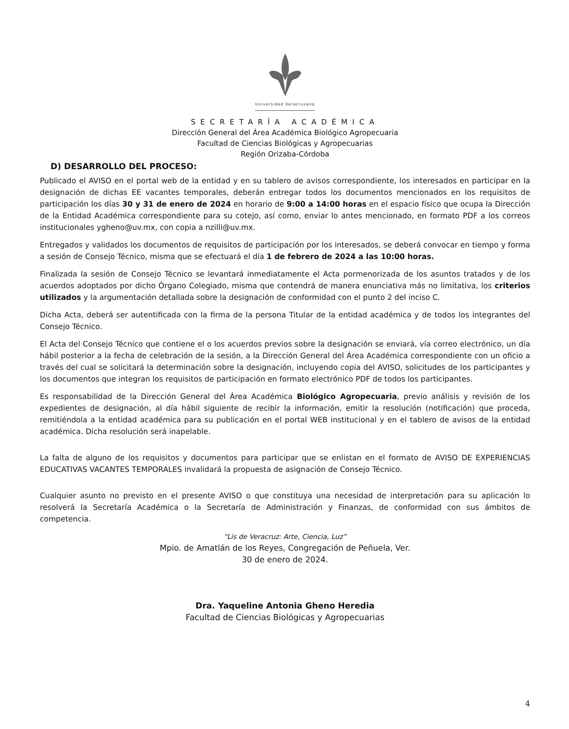Universidad Veracruzana
SECRETARÍA ACADÉMICA
Dirección General del Área Académica Biológico Agropecuaria
Facultad de Ciencias Biológicas y Agropecuarias
Región Orizaba-Córdoba
D) DESARROLLO DEL PROCESO:
Publicado el AVISO en el portal web de la entidad y en su tablero de avisos correspondiente, los interesados en participar en la designación de dichas EE vacantes temporales, deberán entregar todos los documentos mencionados en los requisitos de participación los días 30 y 31 de enero de 2024 en horario de 9:00 a 14:00 horas en el espacio físico que ocupa la Dirección de la Entidad Académica correspondiente para su cotejo, así como, enviar lo antes mencionado, en formato PDF a los correos institucionales ygheno@uv.mx, con copia a nzilli@uv.mx.
Entregados y validados los documentos de requisitos de participación por los interesados, se deberá convocar en tiempo y forma a sesión de Consejo Técnico, misma que se efectuará el día 1 de febrero de 2024 a las 10:00 horas.
Finalizada la sesión de Consejo Técnico se levantará inmediatamente el Acta pormenorizada de los asuntos tratados y de los acuerdos adoptados por dicho Órgano Colegiado, misma que contendrá de manera enunciativa más no limitativa, los criterios utilizados y la argumentación detallada sobre la designación de conformidad con el punto 2 del inciso C.
Dicha Acta, deberá ser autentificada con la firma de la persona Titular de la entidad académica y de todos los integrantes del Consejo Técnico.
El Acta del Consejo Técnico que contiene el o los acuerdos previos sobre la designación se enviará, vía correo electrónico, un día hábil posterior a la fecha de celebración de la sesión, a la Dirección General del Área Académica correspondiente con un oficio a través del cual se solicitará la determinación sobre la designación, incluyendo copia del AVISO, solicitudes de los participantes y los documentos que integran los requisitos de participación en formato electrónico PDF de todos los participantes.
Es responsabilidad de la Dirección General del Área Académica Biológico Agropecuaria, previo análisis y revisión de los expedientes de designación, al día hábil siguiente de recibir la información, emitir la resolución (notificación) que proceda, remitiéndola a la entidad académica para su publicación en el portal WEB institucional y en el tablero de avisos de la entidad académica. Dicha resolución será inapelable.
La falta de alguno de los requisitos y documentos para participar que se enlistan en el formato de AVISO DE EXPERIENCIAS EDUCATIVAS VACANTES TEMPORALES invalidará la propuesta de asignación de Consejo Técnico.
Cualquier asunto no previsto en el presente AVISO o que constituya una necesidad de interpretación para su aplicación lo resolverá la Secretaría Académica o la Secretaría de Administración y Finanzas, de conformidad con sus ámbitos de competencia.
“Lis de Veracruz: Arte, Ciencia, Luz”
Mpio. de Amatlán de los Reyes, Congregación de Peñuela, Ver.
30 de enero de 2024.
Dra. Yaqueline Antonia Gheno Heredia
Facultad de Ciencias Biológicas y Agropecuarias
4